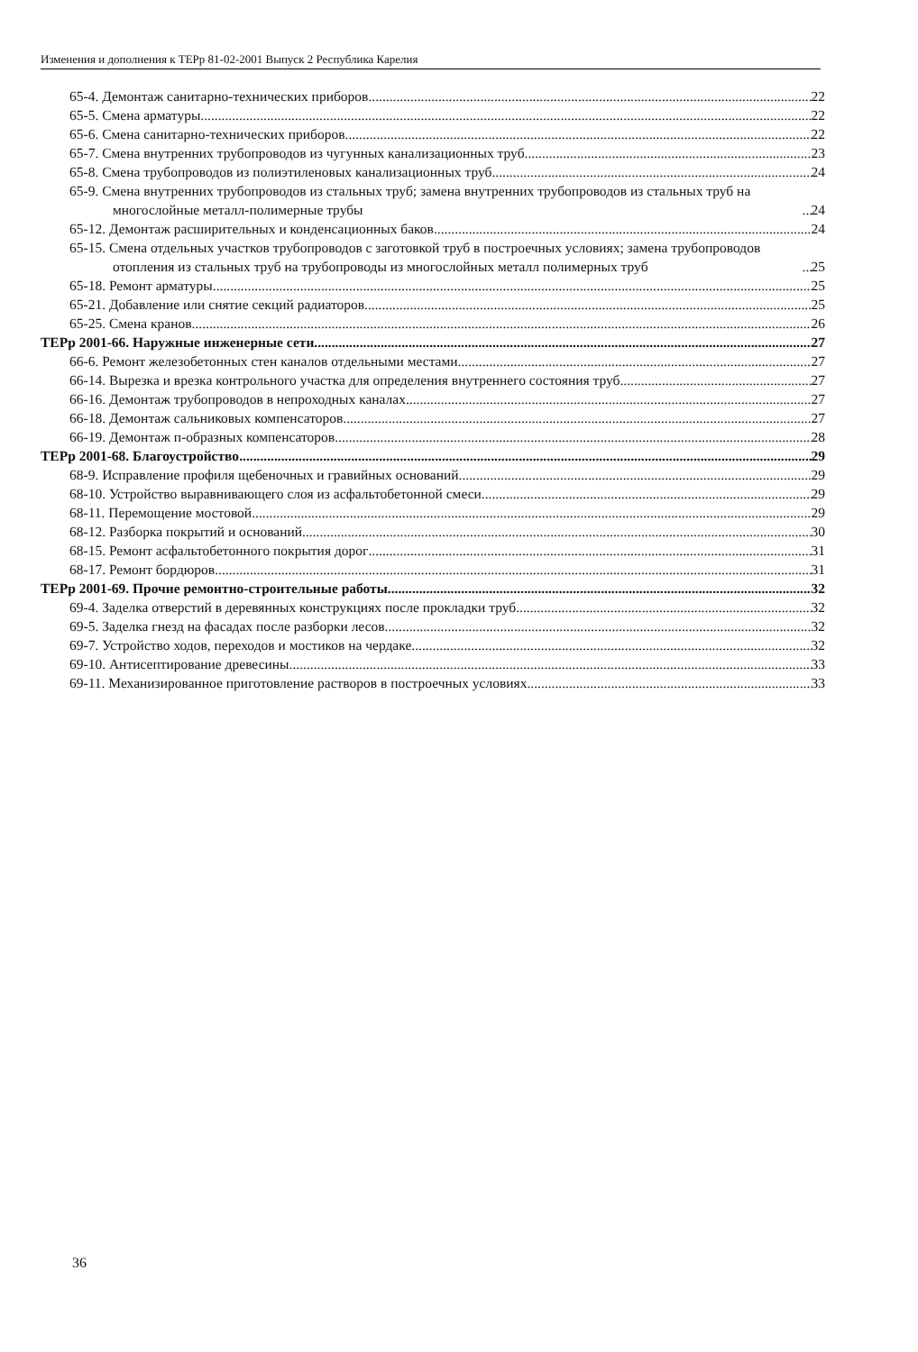Изменения и дополнения к ТЕРр 81-02-2001 Выпуск 2 Республика Карелия
65-4. Демонтаж санитарно-технических приборов 22
65-5. Смена арматуры 22
65-6. Смена санитарно-технических приборов 22
65-7. Смена внутренних трубопроводов из чугунных канализационных труб 23
65-8. Смена трубопроводов из полиэтиленовых канализационных труб 24
65-9. Смена внутренних трубопроводов из стальных труб; замена внутренних трубопроводов из стальных труб на многослойные металл-полимерные трубы 24
65-12. Демонтаж расширительных и конденсационных баков 24
65-15. Смена отдельных участков трубопроводов с заготовкой труб в построечных условиях; замена трубопроводов отопления из стальных труб на трубопроводы из многослойных металл полимерных труб 25
65-18. Ремонт арматуры 25
65-21. Добавление или снятие секций радиаторов 25
65-25. Смена кранов 26
ТЕРр 2001-66. Наружные инженерные сети 27
66-6. Ремонт железобетонных стен каналов отдельными местами 27
66-14. Вырезка и врезка контрольного участка для определения внутреннего состояния труб 27
66-16. Демонтаж трубопроводов в непроходных каналах 27
66-18. Демонтаж сальниковых компенсаторов 27
66-19. Демонтаж п-образных компенсаторов 28
ТЕРр 2001-68. Благоустройство 29
68-9. Исправление профиля щебеночных и гравийных оснований 29
68-10. Устройство выравнивающего слоя из асфальтобетонной смеси 29
68-11. Перемощение мостовой 29
68-12. Разборка покрытий и оснований 30
68-15. Ремонт асфальтобетонного покрытия дорог 31
68-17. Ремонт бордюров 31
ТЕРр 2001-69. Прочие ремонтно-строительные работы 32
69-4. Заделка отверстий в деревянных конструкциях после прокладки труб 32
69-5. Заделка гнезд на фасадах после разборки лесов 32
69-7. Устройство ходов, переходов и мостиков на чердаке 32
69-10. Антисептирование древесины 33
69-11. Механизированное приготовление растворов в построечных условиях 33
36